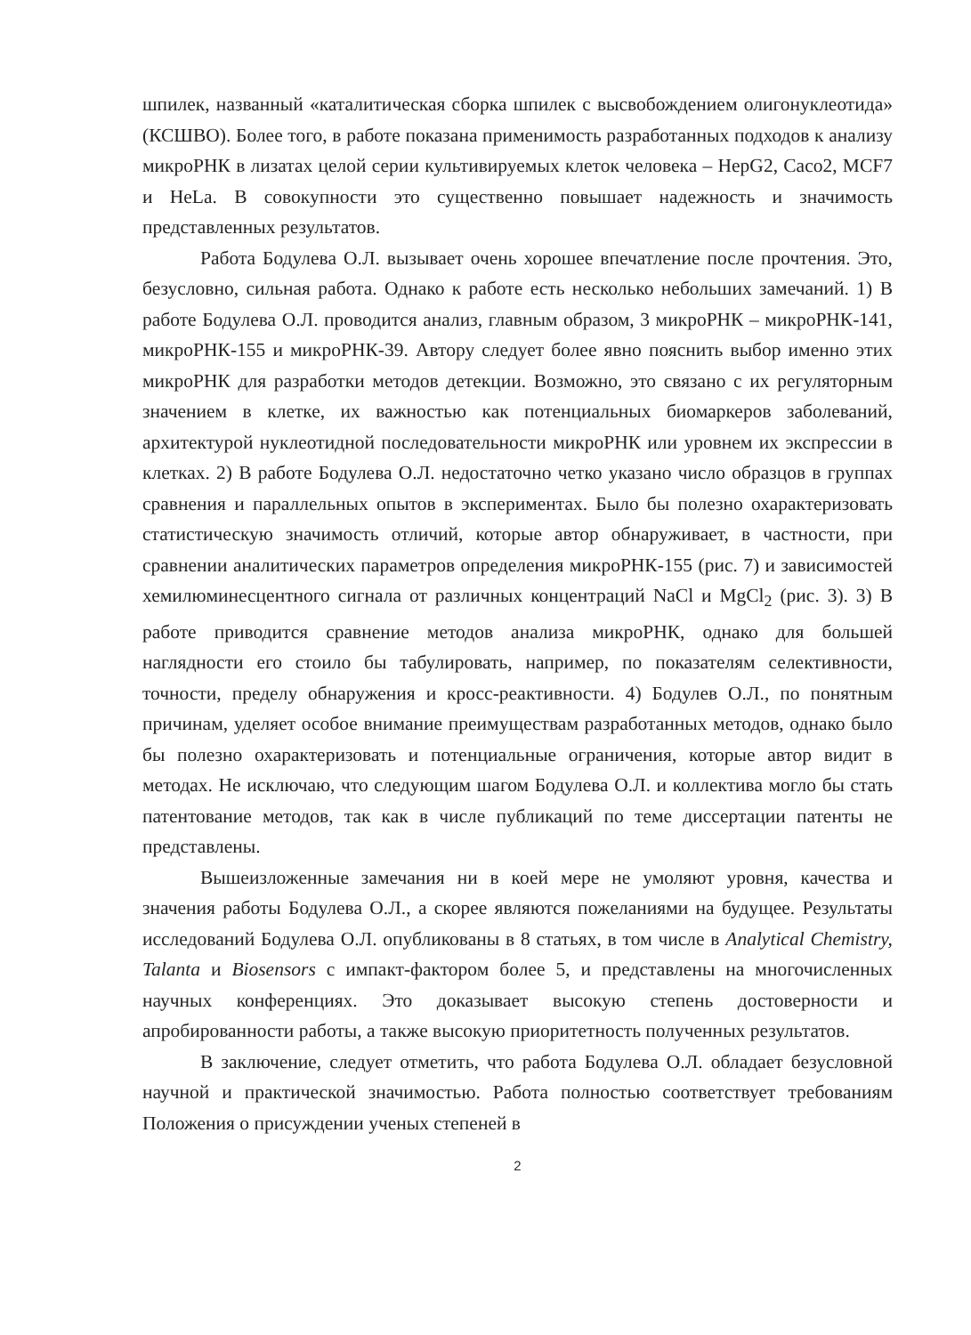шпилек, названный «каталитическая сборка шпилек с высвобождением олигонуклеотида» (КСШВО). Более того, в работе показана применимость разработанных подходов к анализу микроРНК в лизатах целой серии культивируемых клеток человека – HepG2, Caco2, MCF7 и HeLa. В совокупности это существенно повышает надежность и значимость представленных результатов.
Работа Бодулева О.Л. вызывает очень хорошее впечатление после прочтения. Это, безусловно, сильная работа. Однако к работе есть несколько небольших замечаний. 1) В работе Бодулева О.Л. проводится анализ, главным образом, 3 микроРНК – микроРНК-141, микроРНК-155 и микроРНК-39. Автору следует более явно пояснить выбор именно этих микроРНК для разработки методов детекции. Возможно, это связано с их регуляторным значением в клетке, их важностью как потенциальных биомаркеров заболеваний, архитектурой нуклеотидной последовательности микроРНК или уровнем их экспрессии в клетках. 2) В работе Бодулева О.Л. недостаточно четко указано число образцов в группах сравнения и параллельных опытов в экспериментах. Было бы полезно охарактеризовать статистическую значимость отличий, которые автор обнаруживает, в частности, при сравнении аналитических параметров определения микроРНК-155 (рис. 7) и зависимостей хемилюминесцентного сигнала от различных концентраций NaCl и MgCl<sub>2</sub> (рис. 3). 3) В работе приводится сравнение методов анализа микроРНК, однако для большей наглядности его стоило бы табулировать, например, по показателям селективности, точности, пределу обнаружения и кросс-реактивности. 4) Бодулев О.Л., по понятным причинам, уделяет особое внимание преимуществам разработанных методов, однако было бы полезно охарактеризовать и потенциальные ограничения, которые автор видит в методах. Не исключаю, что следующим шагом Бодулева О.Л. и коллектива могло бы стать патентование методов, так как в числе публикаций по теме диссертации патенты не представлены.
Вышеизложенные замечания ни в коей мере не умоляют уровня, качества и значения работы Бодулева О.Л., а скорее являются пожеланиями на будущее. Результаты исследований Бодулева О.Л. опубликованы в 8 статьях, в том числе в Analytical Chemistry, Talanta и Biosensors с импакт-фактором более 5, и представлены на многочисленных научных конференциях. Это доказывает высокую степень достоверности и апробированности работы, а также высокую приоритетность полученных результатов.
В заключение, следует отметить, что работа Бодулева О.Л. обладает безусловной научной и практической значимостью. Работа полностью соответствует требованиям Положения о присуждении ученых степеней в
2